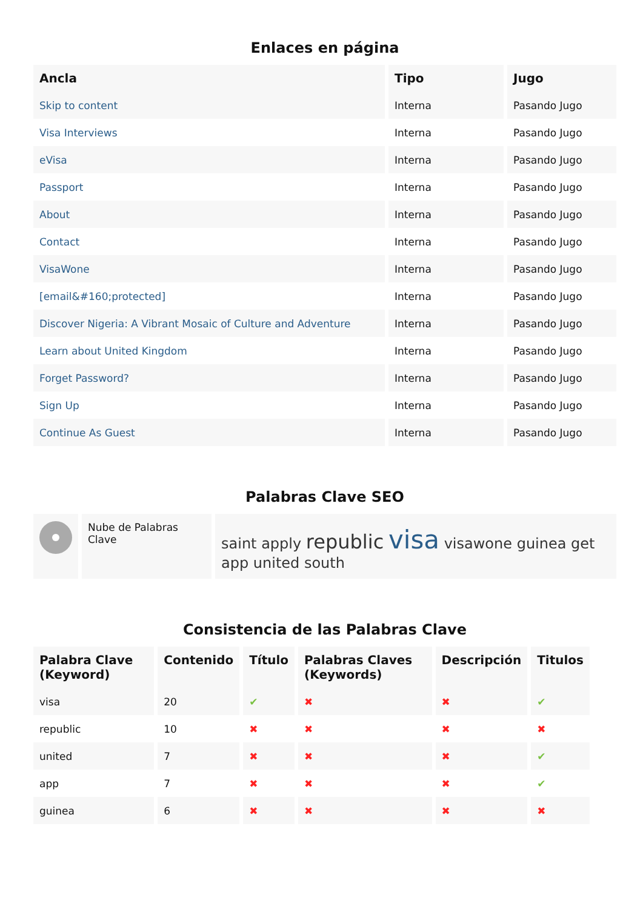Enlaces en página
| Ancla | Tipo | Jugo |
| --- | --- | --- |
| Skip to content | Interna | Pasando Jugo |
| Visa Interviews | Interna | Pasando Jugo |
| eVisa | Interna | Pasando Jugo |
| Passport | Interna | Pasando Jugo |
| About | Interna | Pasando Jugo |
| Contact | Interna | Pasando Jugo |
| VisaWone | Interna | Pasando Jugo |
| [email&#160;protected] | Interna | Pasando Jugo |
| Discover Nigeria: A Vibrant Mosaic of Culture and Adventure | Interna | Pasando Jugo |
| Learn about United Kingdom | Interna | Pasando Jugo |
| Forget Password? | Interna | Pasando Jugo |
| Sign Up | Interna | Pasando Jugo |
| Continue As Guest | Interna | Pasando Jugo |
Palabras Clave SEO
| | Nube de Palabras Clave | saint apply republic visa visawone guinea get app united south |
Consistencia de las Palabras Clave
| Palabra Clave (Keyword) | Contenido | Título | Palabras Claves (Keywords) | Descripción | Titulos |
| --- | --- | --- | --- | --- | --- |
| visa | 20 | ✔ | ✖ | ✖ | ✔ |
| republic | 10 | ✖ | ✖ | ✖ | ✖ |
| united | 7 | ✖ | ✖ | ✖ | ✔ |
| app | 7 | ✖ | ✖ | ✖ | ✔ |
| guinea | 6 | ✖ | ✖ | ✖ | ✖ |